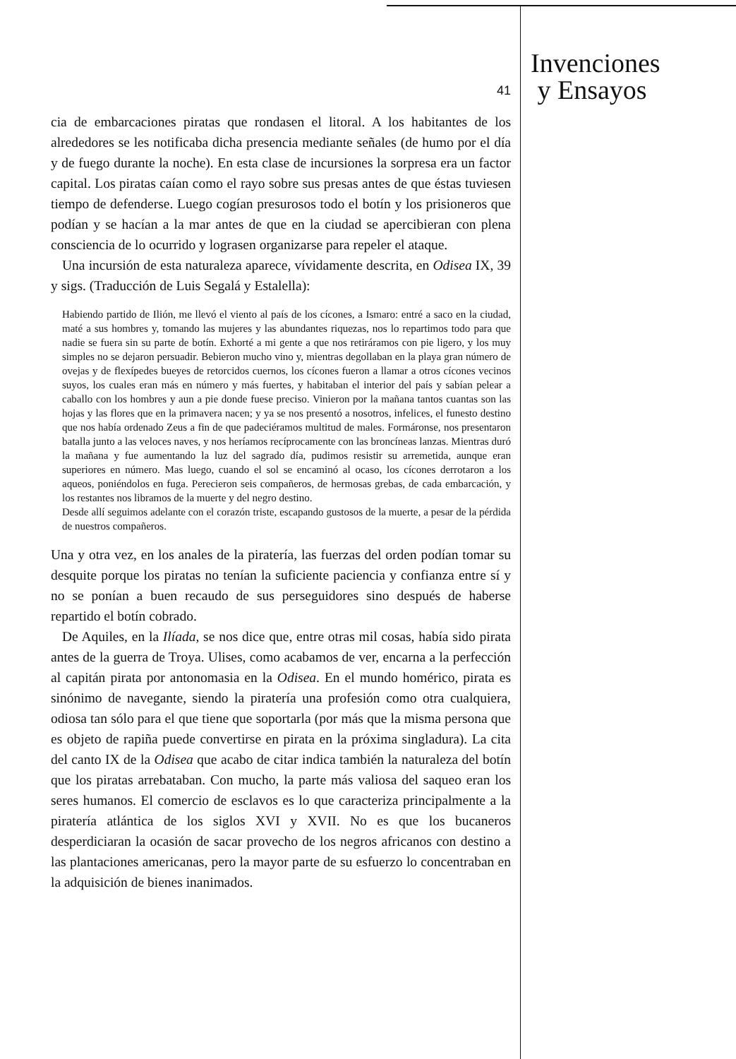Invenciones
y Ensayos
41
cia de embarcaciones piratas que rondasen el litoral. A los habitantes de los alrededores se les notificaba dicha presencia mediante señales (de humo por el día y de fuego durante la noche). En esta clase de incursiones la sorpresa era un factor capital. Los piratas caían como el rayo sobre sus presas antes de que éstas tuviesen tiempo de defenderse. Luego cogían presurosos todo el botín y los prisioneros que podían y se hacían a la mar antes de que en la ciudad se apercibieran con plena consciencia de lo ocurrido y lograsen organizarse para repeler el ataque.
Una incursión de esta naturaleza aparece, vívidamente descrita, en Odisea IX, 39 y sigs. (Traducción de Luis Segalá y Estalella):
Habiendo partido de Ilión, me llevó el viento al país de los cícones, a Ismaro: entré a saco en la ciudad, maté a sus hombres y, tomando las mujeres y las abundantes riquezas, nos lo repartimos todo para que nadie se fuera sin su parte de botín. Exhorté a mi gente a que nos retiráramos con pie ligero, y los muy simples no se dejaron persuadir. Bebieron mucho vino y, mientras degollaban en la playa gran número de ovejas y de flexípedes bueyes de retorcidos cuernos, los cícones fueron a llamar a otros cícones vecinos suyos, los cuales eran más en número y más fuertes, y habitaban el interior del país y sabían pelear a caballo con los hombres y aun a pie donde fuese preciso. Vinieron por la mañana tantos cuantas son las hojas y las flores que en la primavera nacen; y ya se nos presentó a nosotros, infelices, el funesto destino que nos había ordenado Zeus a fin de que padeciéramos multitud de males. Formáronse, nos presentaron batalla junto a las veloces naves, y nos heríamos recíprocamente con las broncíneas lanzas. Mientras duró la mañana y fue aumentando la luz del sagrado día, pudimos resistir su arremetida, aunque eran superiores en número. Mas luego, cuando el sol se encaminó al ocaso, los cícones derrotaron a los aqueos, poniéndolos en fuga. Perecieron seis compañeros, de hermosas grebas, de cada embarcación, y los restantes nos libramos de la muerte y del negro destino.
Desde allí seguimos adelante con el corazón triste, escapando gustosos de la muerte, a pesar de la pérdida de nuestros compañeros.
Una y otra vez, en los anales de la piratería, las fuerzas del orden podían tomar su desquite porque los piratas no tenían la suficiente paciencia y confianza entre sí y no se ponían a buen recaudo de sus perseguidores sino después de haberse repartido el botín cobrado.
De Aquiles, en la Ilíada, se nos dice que, entre otras mil cosas, había sido pirata antes de la guerra de Troya. Ulises, como acabamos de ver, encarna a la perfección al capitán pirata por antonomasia en la Odisea. En el mundo homérico, pirata es sinónimo de navegante, siendo la piratería una profesión como otra cualquiera, odiosa tan sólo para el que tiene que soportarla (por más que la misma persona que es objeto de rapiña puede convertirse en pirata en la próxima singladura). La cita del canto IX de la Odisea que acabo de citar indica también la naturaleza del botín que los piratas arrebataban. Con mucho, la parte más valiosa del saqueo eran los seres humanos. El comercio de esclavos es lo que caracteriza principalmente a la piratería atlántica de los siglos XVI y XVII. No es que los bucaneros desperdiciaran la ocasión de sacar provecho de los negros africanos con destino a las plantaciones americanas, pero la mayor parte de su esfuerzo lo concentraban en la adquisición de bienes inanimados.